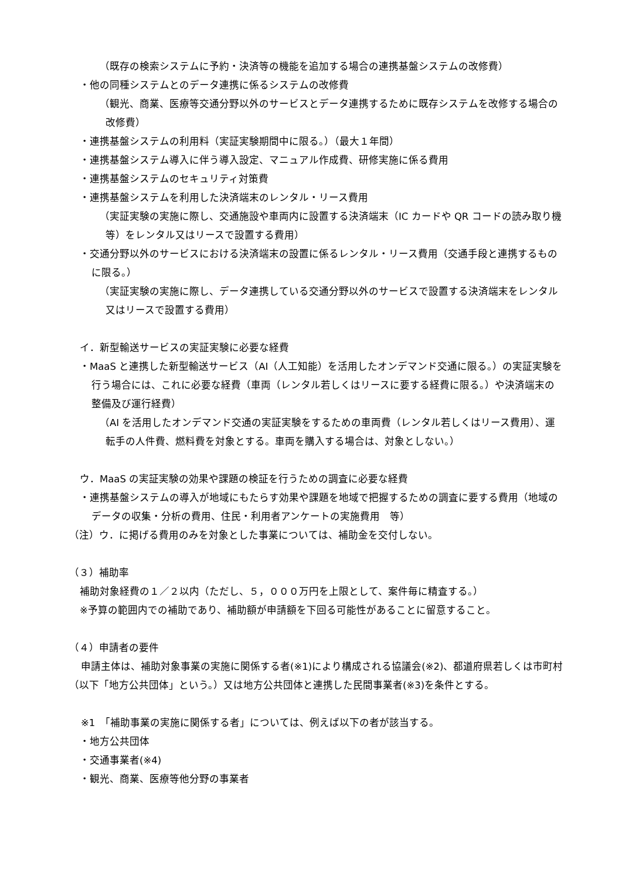（既存の検索システムに予約・決済等の機能を追加する場合の連携基盤システムの改修費）
・他の同種システムとのデータ連携に係るシステムの改修費
（観光、商業、医療等交通分野以外のサービスとデータ連携するために既存システムを改修する場合の改修費）
・連携基盤システムの利用料（実証実験期間中に限る。）（最大１年間）
・連携基盤システム導入に伴う導入設定、マニュアル作成費、研修実施に係る費用
・連携基盤システムのセキュリティ対策費
・連携基盤システムを利用した決済端末のレンタル・リース費用
（実証実験の実施に際し、交通施設や車両内に設置する決済端末（IC カードや QR コードの読み取り機等）をレンタル又はリースで設置する費用）
・交通分野以外のサービスにおける決済端末の設置に係るレンタル・リース費用（交通手段と連携するものに限る。）
（実証実験の実施に際し、データ連携している交通分野以外のサービスで設置する決済端末をレンタル又はリースで設置する費用）
イ．新型輸送サービスの実証実験に必要な経費
・MaaS と連携した新型輸送サービス（AI（人工知能）を活用したオンデマンド交通に限る。）の実証実験を行う場合には、これに必要な経費（車両（レンタル若しくはリースに要する経費に限る。）や決済端末の整備及び運行経費）
（AI を活用したオンデマンド交通の実証実験をするための車両費（レンタル若しくはリース費用）、運転手の人件費、燃料費を対象とする。車両を購入する場合は、対象としない。）
ウ．MaaS の実証実験の効果や課題の検証を行うための調査に必要な経費
・連携基盤システムの導入が地域にもたらす効果や課題を地域で把握するための調査に要する費用（地域のデータの収集・分析の費用、住民・利用者アンケートの実施費用　等）
（注）ウ．に掲げる費用のみを対象とした事業については、補助金を交付しない。
（３）補助率
補助対象経費の１／２以内（ただし、５，０００万円を上限として、案件毎に精査する。）
※予算の範囲内での補助であり、補助額が申請額を下回る可能性があることに留意すること。
（４）申請者の要件
申請主体は、補助対象事業の実施に関係する者(※1)により構成される協議会(※2)、都道府県若しくは市町村（以下「地方公共団体」という。）又は地方公共団体と連携した民間事業者(※3)を条件とする。
※1　「補助事業の実施に関係する者」については、例えば以下の者が該当する。
・地方公共団体
・交通事業者(※4)
・観光、商業、医療等他分野の事業者